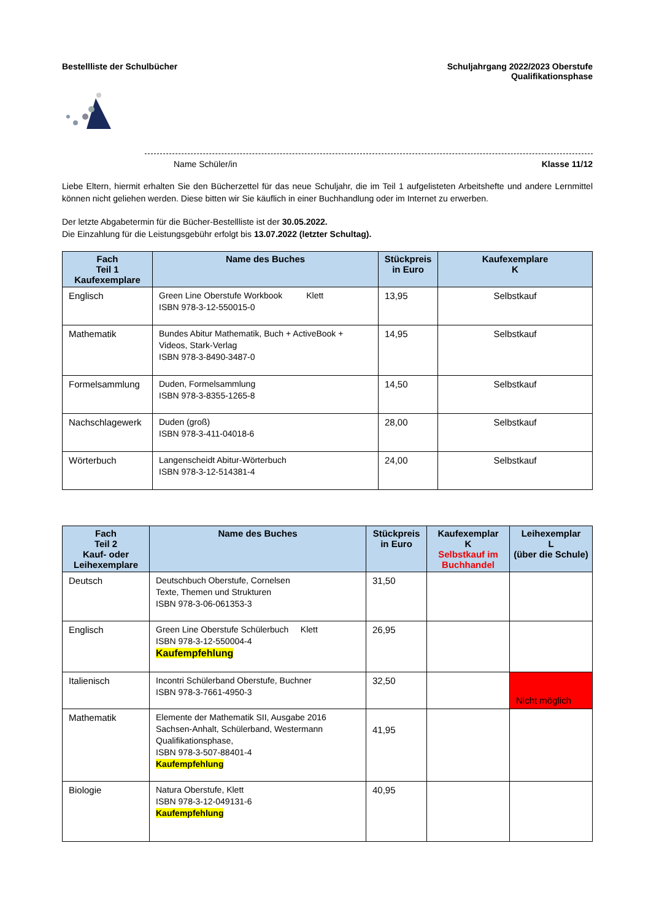Bestellliste der Schulbücher Schuljahrgang 2022/2023 Oberstufe
Qualifikationsphase
Name Schüler/in Klasse 11/12
Liebe Eltern, hiermit erhalten Sie den Bücherzettel für das neue Schuljahr, die im Teil 1 aufgelisteten Arbeitshefte und andere Lernmittel können nicht geliehen werden. Diese bitten wir Sie käuflich in einer Buchhandlung oder im Internet zu erwerben.
Der letzte Abgabetermin für die Bücher-Bestellliste ist der 30.05.2022.
Die Einzahlung für die Leistungsgebühr erfolgt bis 13.07.2022 (letzter Schultag).
| Fach Teil 1 Kaufexemplare | Name des Buches | Stückpreis in Euro | Kaufexemplare K |
| --- | --- | --- | --- |
| Englisch | Green Line Oberstufe Workbook Klett ISBN 978-3-12-550015-0 | 13,95 | Selbstkauf |
| Mathematik | Bundes Abitur Mathematik, Buch + ActiveBook + Videos, Stark-Verlag ISBN 978-3-8490-3487-0 | 14,95 | Selbstkauf |
| Formelsammlung | Duden, Formelsammlung ISBN 978-3-8355-1265-8 | 14,50 | Selbstkauf |
| Nachschlagewerk | Duden (groß) ISBN 978-3-411-04018-6 | 28,00 | Selbstkauf |
| Wörterbuch | Langenscheidt Abitur-Wörterbuch ISBN 978-3-12-514381-4 | 24,00 | Selbstkauf |
| Fach Teil 2 Kauf- oder Leihexemplare | Name des Buches | Stückpreis in Euro | Kaufexemplar K Selbstkauf im Buchhandel | Leihexemplar L (über die Schule) |
| --- | --- | --- | --- | --- |
| Deutsch | Deutschbuch Oberstufe, Cornelsen Texte, Themen und Strukturen ISBN 978-3-06-061353-3 | 31,50 | | |
| Englisch | Green Line Oberstufe Schülerbuch Klett ISBN 978-3-12-550004-4 Kaufempfehlung | 26,95 | | |
| Italienisch | Incontri Schülerband Oberstufe, Buchner ISBN 978-3-7661-4950-3 | 32,50 | | Nicht möglich |
| Mathematik | Elemente der Mathematik SII, Ausgabe 2016 Sachsen-Anhalt, Schülerband, Westermann Qualifikationsphase, ISBN 978-3-507-88401-4 Kaufempfehlung | 41,95 | | |
| Biologie | Natura Oberstufe, Klett ISBN 978-3-12-049131-6 Kaufempfehlung | 40,95 | | |